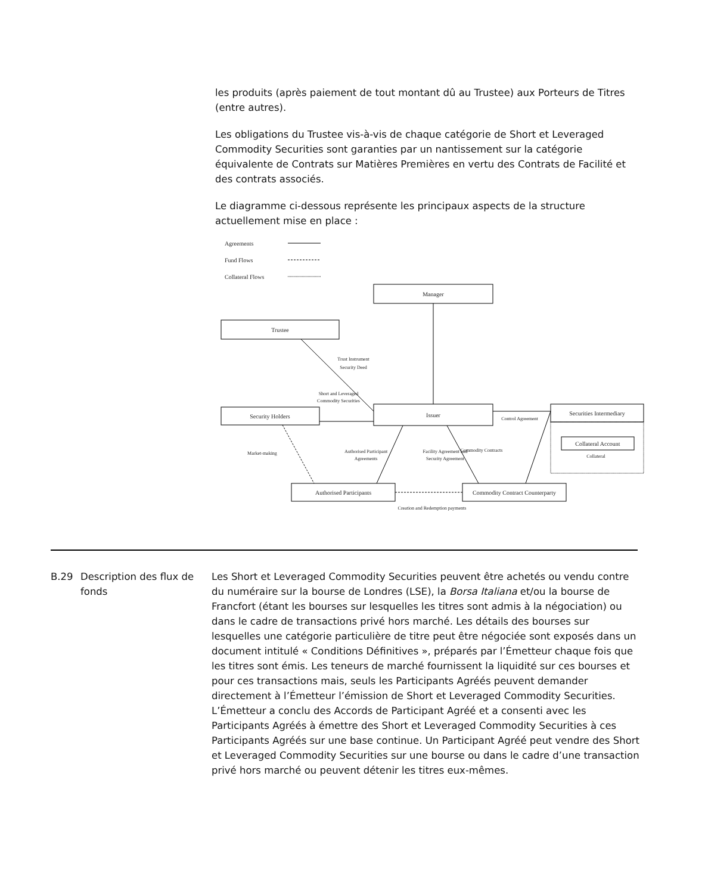les produits (après paiement de tout montant dû au Trustee) aux Porteurs de Titres (entre autres).
Les obligations du Trustee vis-à-vis de chaque catégorie de Short et Leveraged Commodity Securities sont garanties par un nantissement sur la catégorie équivalente de Contrats sur Matières Premières en vertu des Contrats de Facilité et des contrats associés.
Le diagramme ci-dessous représente les principaux aspects de la structure actuellement mise en place :
Agreements
Fund Flows
Collateral Flows
Manager
Trustee
Issuer
Security Holders
Securities Intermediary
Collateral Account
Authorised Participants
Commodity Contract Counterparty
Creation and Redemption payments
Market-making
Collateral
Trust Instrument
Security Deed
Short and Leveraged
Commodity Securities
Control Agreement
Authorised Participant
Agreements
Facility Agreement and
Security Agreement
Commodity Contracts
B.29 Description des flux de fonds
Les Short et Leveraged Commodity Securities peuvent être achetés ou vendu contre du numéraire sur la bourse de Londres (LSE), la Borsa Italiana et/ou la bourse de Francfort (étant les bourses sur lesquelles les titres sont admis à la négociation) ou dans le cadre de transactions privé hors marché. Les détails des bourses sur lesquelles une catégorie particulière de titre peut être négociée sont exposés dans un document intitulé « Conditions Définitives », préparés par l’Émetteur chaque fois que les titres sont émis. Les teneurs de marché fournissent la liquidité sur ces bourses et pour ces transactions mais, seuls les Participants Agréés peuvent demander directement à l’Émetteur l’émission de Short et Leveraged Commodity Securities. L’Émetteur a conclu des Accords de Participant Agréé et a consenti avec les Participants Agréés à émettre des Short et Leveraged Commodity Securities à ces Participants Agréés sur une base continue. Un Participant Agréé peut vendre des Short et Leveraged Commodity Securities sur une bourse ou dans le cadre d’une transaction privé hors marché ou peuvent détenir les titres eux-mêmes.